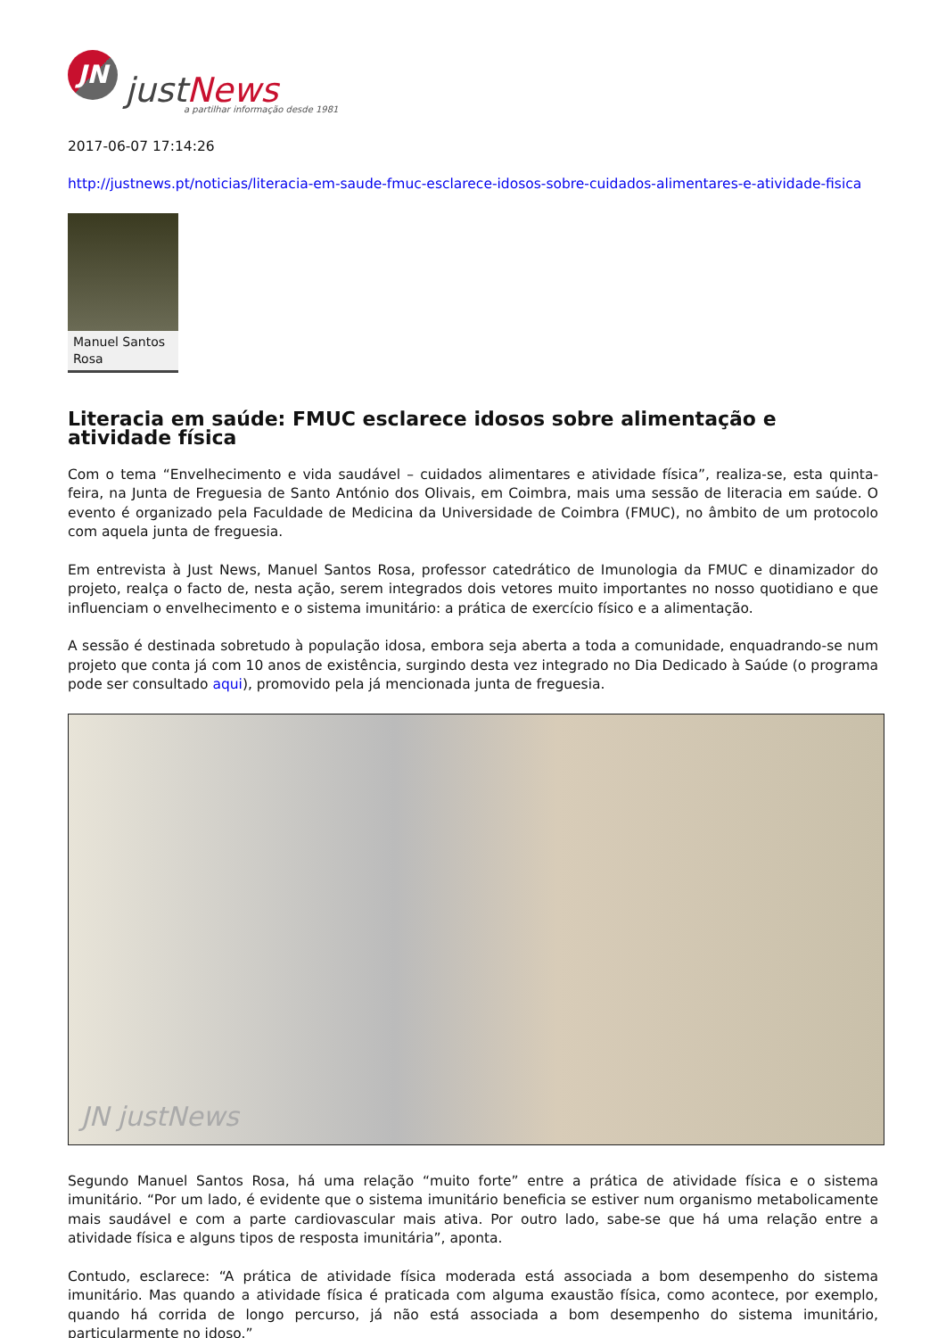JN
justNews
a partilhar informação desde 1981
2017-06-07 17:14:26
http://justnews.pt/noticias/literacia-em-saude-fmuc-esclarece-idosos-sobre-cuidados-alimentares-e-atividade-fisica
Manuel Santos Rosa
Literacia em saúde: FMUC esclarece idosos sobre alimentação e atividade física
Com o tema “Envelhecimento e vida saudável – cuidados alimentares e atividade física”, realiza-se, esta quinta-feira, na Junta de Freguesia de Santo António dos Olivais, em Coimbra, mais uma sessão de literacia em saúde. O evento é organizado pela Faculdade de Medicina da Universidade de Coimbra (FMUC), no âmbito de um protocolo com aquela junta de freguesia.
Em entrevista à Just News, Manuel Santos Rosa, professor catedrático de Imunologia da FMUC e dinamizador do projeto, realça o facto de, nesta ação, serem integrados dois vetores muito importantes no nosso quotidiano e que influenciam o envelhecimento e o sistema imunitário: a prática de exercício físico e a alimentação.
A sessão é destinada sobretudo à população idosa, embora seja aberta a toda a comunidade, enquadrando-se num projeto que conta já com 10 anos de existência, surgindo desta vez integrado no Dia Dedicado à Saúde (o programa pode ser consultado aqui), promovido pela já mencionada junta de freguesia.
JN justNews
Segundo Manuel Santos Rosa, há uma relação “muito forte” entre a prática de atividade física e o sistema imunitário. “Por um lado, é evidente que o sistema imunitário beneficia se estiver num organismo metabolicamente mais saudável e com a parte cardiovascular mais ativa. Por outro lado, sabe-se que há uma relação entre a atividade física e alguns tipos de resposta imunitária”, aponta.
Contudo, esclarece: “A prática de atividade física moderada está associada a bom desempenho do sistema imunitário. Mas quando a atividade física é praticada com alguma exaustão física, como acontece, por exemplo, quando há corrida de longo percurso, já não está associada a bom desempenho do sistema imunitário, particularmente no idoso.”